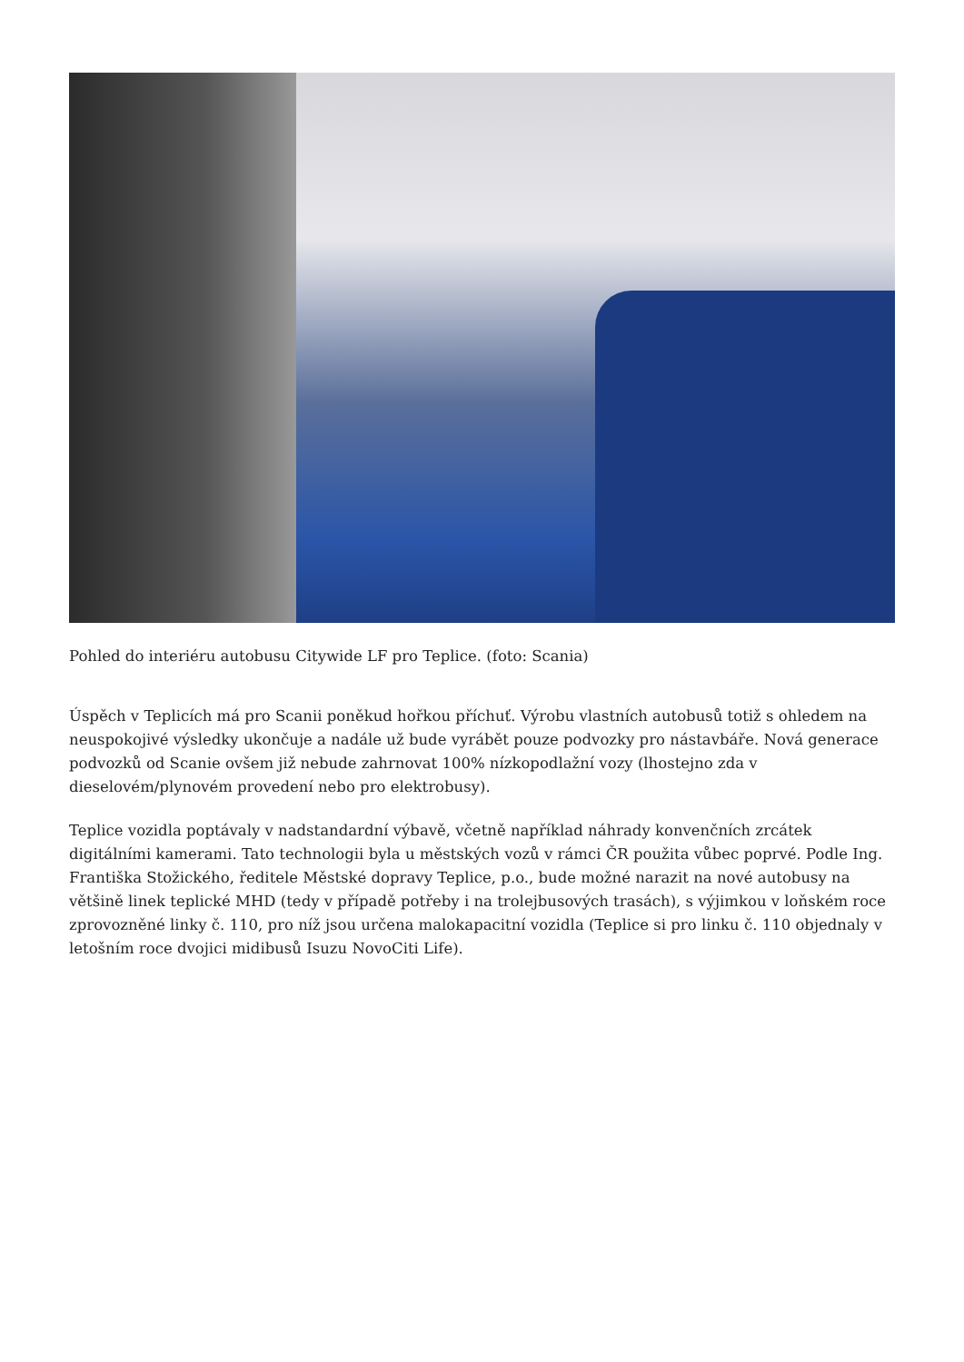Pohled do interiéru autobusu Citywide LF pro Teplice. (foto: Scania)
Úspěch v Teplicích má pro Scanii poněkud hořkou příchuť. Výrobu vlastních autobusů totiž s ohledem na neuspokojivé výsledky ukončuje a nadále už bude vyrábět pouze podvozky pro nástavbáře. Nová generace podvozků od Scanie ovšem již nebude zahrnovat 100% nízkopodlažní vozy (lhostejno zda v dieselovém/plynovém provedení nebo pro elektrobusy).
Teplice vozidla poptávaly v nadstandardní výbavě, včetně například náhrady konvenčních zrcátek digitálními kamerami. Tato technologii byla u městských vozů v rámci ČR použita vůbec poprvé. Podle Ing. Františka Stožického, ředitele Městské dopravy Teplice, p.o., bude možné narazit na nové autobusy na většině linek teplické MHD (tedy v případě potřeby i na trolejbusových trasách), s výjimkou v loňském roce zprovozněné linky č. 110, pro níž jsou určena malokapacitní vozidla (Teplice si pro linku č. 110 objednaly v letošním roce dvojici midibusů Isuzu NovoCiti Life).